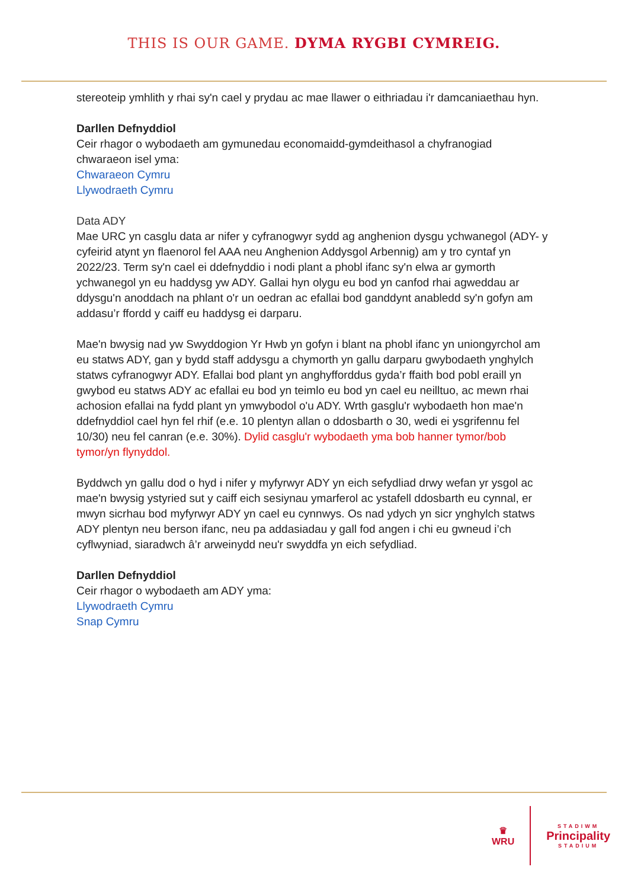THIS IS OUR GAME. DYMA RYGBI CYMREIG.
stereoteip ymhlith y rhai sy'n cael y prydau ac mae llawer o eithriadau i'r damcaniaethau hyn.
Darllen Defnyddiol
Ceir rhagor o wybodaeth am gymunedau economaidd-gymdeithasol a chyfranogiad chwaraeon isel yma:
Chwaraeon Cymru
Llywodraeth Cymru
Data ADY
Mae URC yn casglu data ar nifer y cyfranogwyr sydd ag anghenion dysgu ychwanegol (ADY- y cyfeirid atynt yn flaenorol fel AAA neu Anghenion Addysgol Arbennig) am y tro cyntaf yn 2022/23. Term sy'n cael ei ddefnyddio i nodi plant a phobl ifanc sy'n elwa ar gymorth ychwanegol yn eu haddysg yw ADY. Gallai hyn olygu eu bod yn canfod rhai agweddau ar ddysgu'n anoddach na phlant o'r un oedran ac efallai bod ganddynt anabledd sy'n gofyn am addasu’r ffordd y caiff eu haddysg ei darparu.
Mae'n bwysig nad yw Swyddogion Yr Hwb yn gofyn i blant na phobl ifanc yn uniongyrchol am eu statws ADY, gan y bydd staff addysgu a chymorth yn gallu darparu gwybodaeth ynghylch statws cyfranogwyr ADY. Efallai bod plant yn anghyfforddus gyda’r ffaith bod pobl eraill yn gwybod eu statws ADY ac efallai eu bod yn teimlo eu bod yn cael eu neilltuo, ac mewn rhai achosion efallai na fydd plant yn ymwybodol o'u ADY. Wrth gasglu'r wybodaeth hon mae'n ddefnyddiol cael hyn fel rhif (e.e. 10 plentyn allan o ddosbarth o 30, wedi ei ysgrifennu fel 10/30) neu fel canran (e.e. 30%). Dylid casglu'r wybodaeth yma bob hanner tymor/bob tymor/yn flynyddol.
Byddwch yn gallu dod o hyd i nifer y myfyrwyr ADY yn eich sefydliad drwy wefan yr ysgol ac mae'n bwysig ystyried sut y caiff eich sesiynau ymarferol ac ystafell ddosbarth eu cynnal, er mwyn sicrhau bod myfyrwyr ADY yn cael eu cynnwys. Os nad ydych yn sicr ynghylch statws ADY plentyn neu berson ifanc, neu pa addasiadau y gall fod angen i chi eu gwneud i’ch cyflwyniad, siaradwch â’r arweinydd neu'r swyddfa yn eich sefydliad.
Darllen Defnyddiol
Ceir rhagor o wybodaeth am ADY yma:
Llywodraeth Cymru
Snap Cymru
♛
WRU
STADIWM
Principality
STADIUM